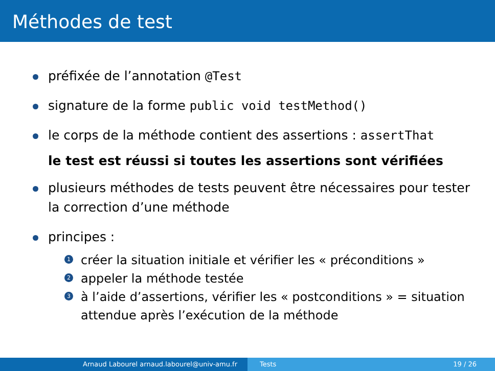Méthodes de test
préfixée de l’annotation @Test
signature de la forme public void testMethod()
le corps de la méthode contient des assertions : assertThat
le test est réussi si toutes les assertions sont vérifiées
plusieurs méthodes de tests peuvent être nécessaires pour tester la correction d’une méthode
principes :
1 créer la situation initiale et vérifier les « préconditions »
2 appeler la méthode testée
3 à l’aide d’assertions, vérifier les « postconditions » = situation attendue après l’exécution de la méthode
Arnaud Labourel arnaud.labourel@univ-amu.fr Tests 19 / 26